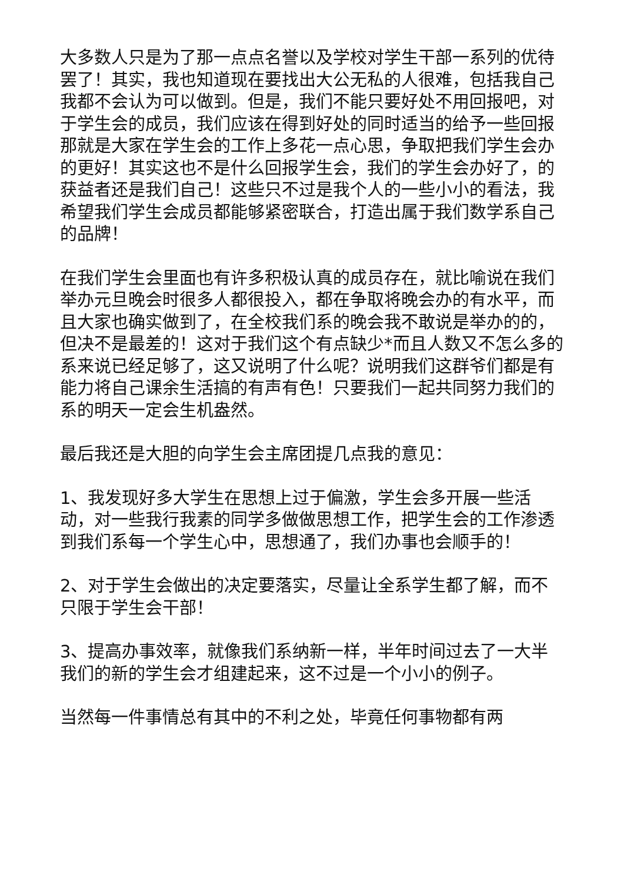大多数人只是为了那一点点名誉以及学校对学生干部一系列的优待罢了！其实，我也知道现在要找出大公无私的人很难，包括我自己我都不会认为可以做到。但是，我们不能只要好处不用回报吧，对于学生会的成员，我们应该在得到好处的同时适当的给予一些回报那就是大家在学生会的工作上多花一点心思，争取把我们学生会办的更好！其实这也不是什么回报学生会，我们的学生会办好了，的获益者还是我们自己！这些只不过是我个人的一些小小的看法，我希望我们学生会成员都能够紧密联合，打造出属于我们数学系自己的品牌！
在我们学生会里面也有许多积极认真的成员存在，就比喻说在我们举办元旦晚会时很多人都很投入，都在争取将晚会办的有水平，而且大家也确实做到了，在全校我们系的晚会我不敢说是举办的的，但决不是最差的！这对于我们这个有点缺少*而且人数又不怎么多的系来说已经足够了，这又说明了什么呢？说明我们这群爷们都是有能力将自己课余生活搞的有声有色！只要我们一起共同努力我们的系的明天一定会生机盎然。
最后我还是大胆的向学生会主席团提几点我的意见：
1、我发现好多大学生在思想上过于偏激，学生会多开展一些活动，对一些我行我素的同学多做做思想工作，把学生会的工作渗透到我们系每一个学生心中，思想通了，我们办事也会顺手的！
2、对于学生会做出的决定要落实，尽量让全系学生都了解，而不只限于学生会干部！
3、提高办事效率，就像我们系纳新一样，半年时间过去了一大半我们的新的学生会才组建起来，这不过是一个小小的例子。
当然每一件事情总有其中的不利之处，毕竟任何事物都有两